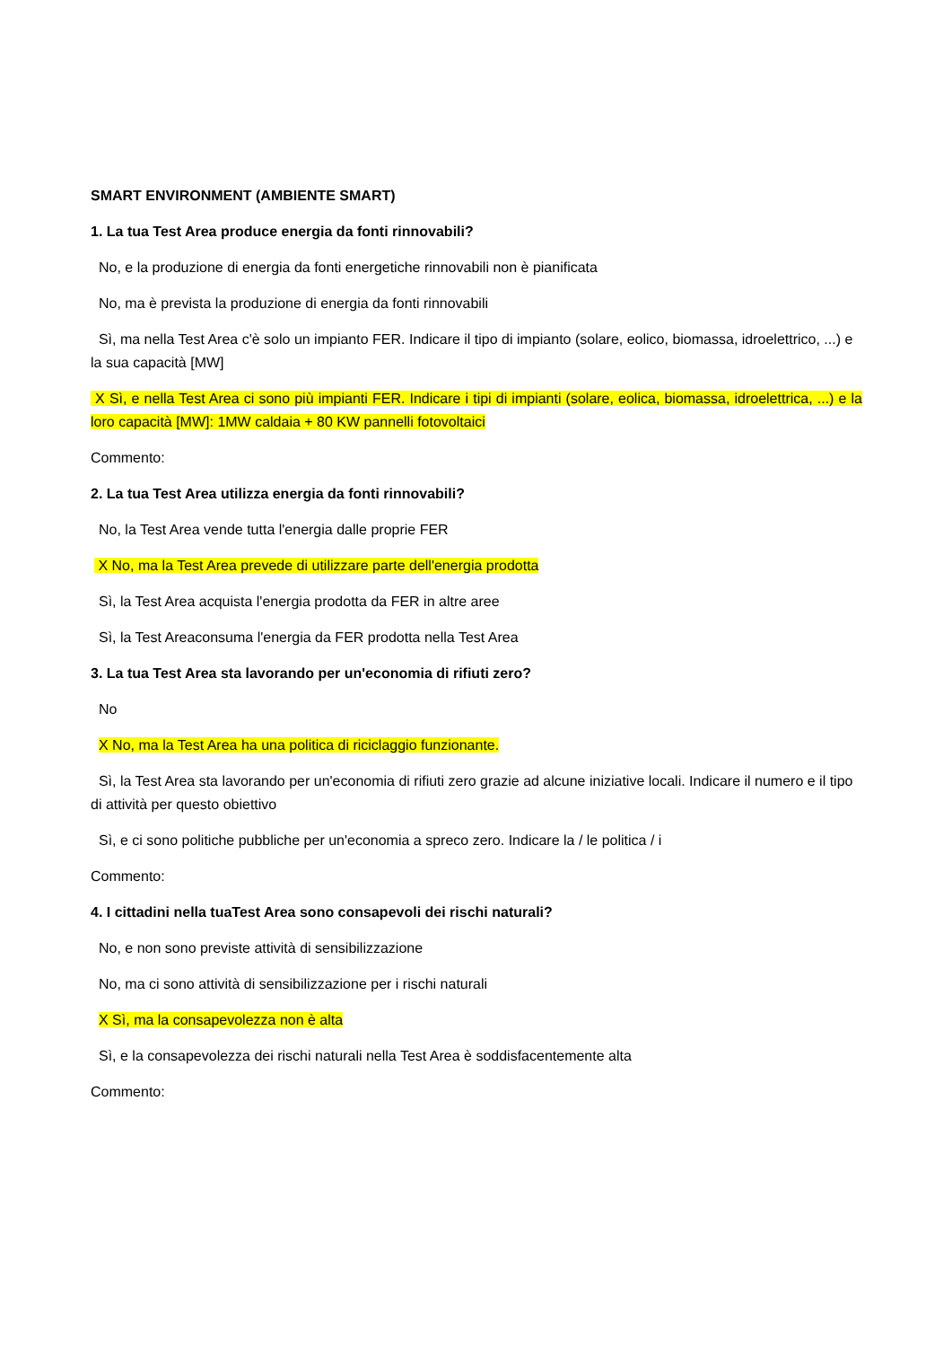SMART ENVIRONMENT (AMBIENTE SMART)
1. La tua Test Area produce energia da fonti rinnovabili?
No, e la produzione di energia da fonti energetiche rinnovabili non è pianificata
No, ma è prevista la produzione di energia da fonti rinnovabili
Sì, ma nella Test Area c'è solo un impianto FER. Indicare il tipo di impianto (solare, eolico, biomassa, idroelettrico, ...) e la sua capacità [MW]
X Sì, e nella Test Area ci sono più impianti FER. Indicare i tipi di impianti (solare, eolica, biomassa, idroelettrica, ...) e la loro capacità [MW]: 1MW caldaia + 80 KW pannelli fotovoltaici
Commento:
2. La tua Test Area utilizza energia da fonti rinnovabili?
No, la Test Area vende tutta l'energia dalle proprie FER
X No, ma la Test Area prevede di utilizzare parte dell'energia prodotta
Sì, la Test Area acquista l'energia prodotta da FER in altre aree
Sì, la Test Areaconsuma l'energia da FER prodotta nella Test Area
3. La tua Test Area sta lavorando per un'economia di rifiuti zero?
No
X No, ma la Test Area ha una politica di riciclaggio funzionante.
Sì, la Test Area sta lavorando per un'economia di rifiuti zero grazie ad alcune iniziative locali. Indicare il numero e il tipo di attività per questo obiettivo
Sì, e ci sono politiche pubbliche per un'economia a spreco zero. Indicare la / le politica / i
Commento:
4. I cittadini nella tuaTest Area sono consapevoli dei rischi naturali?
No, e non sono previste attività di sensibilizzazione
No, ma ci sono attività di sensibilizzazione per i rischi naturali
X Sì, ma la consapevolezza non è alta
Sì, e la consapevolezza dei rischi naturali nella Test Area è soddisfacentemente alta
Commento: